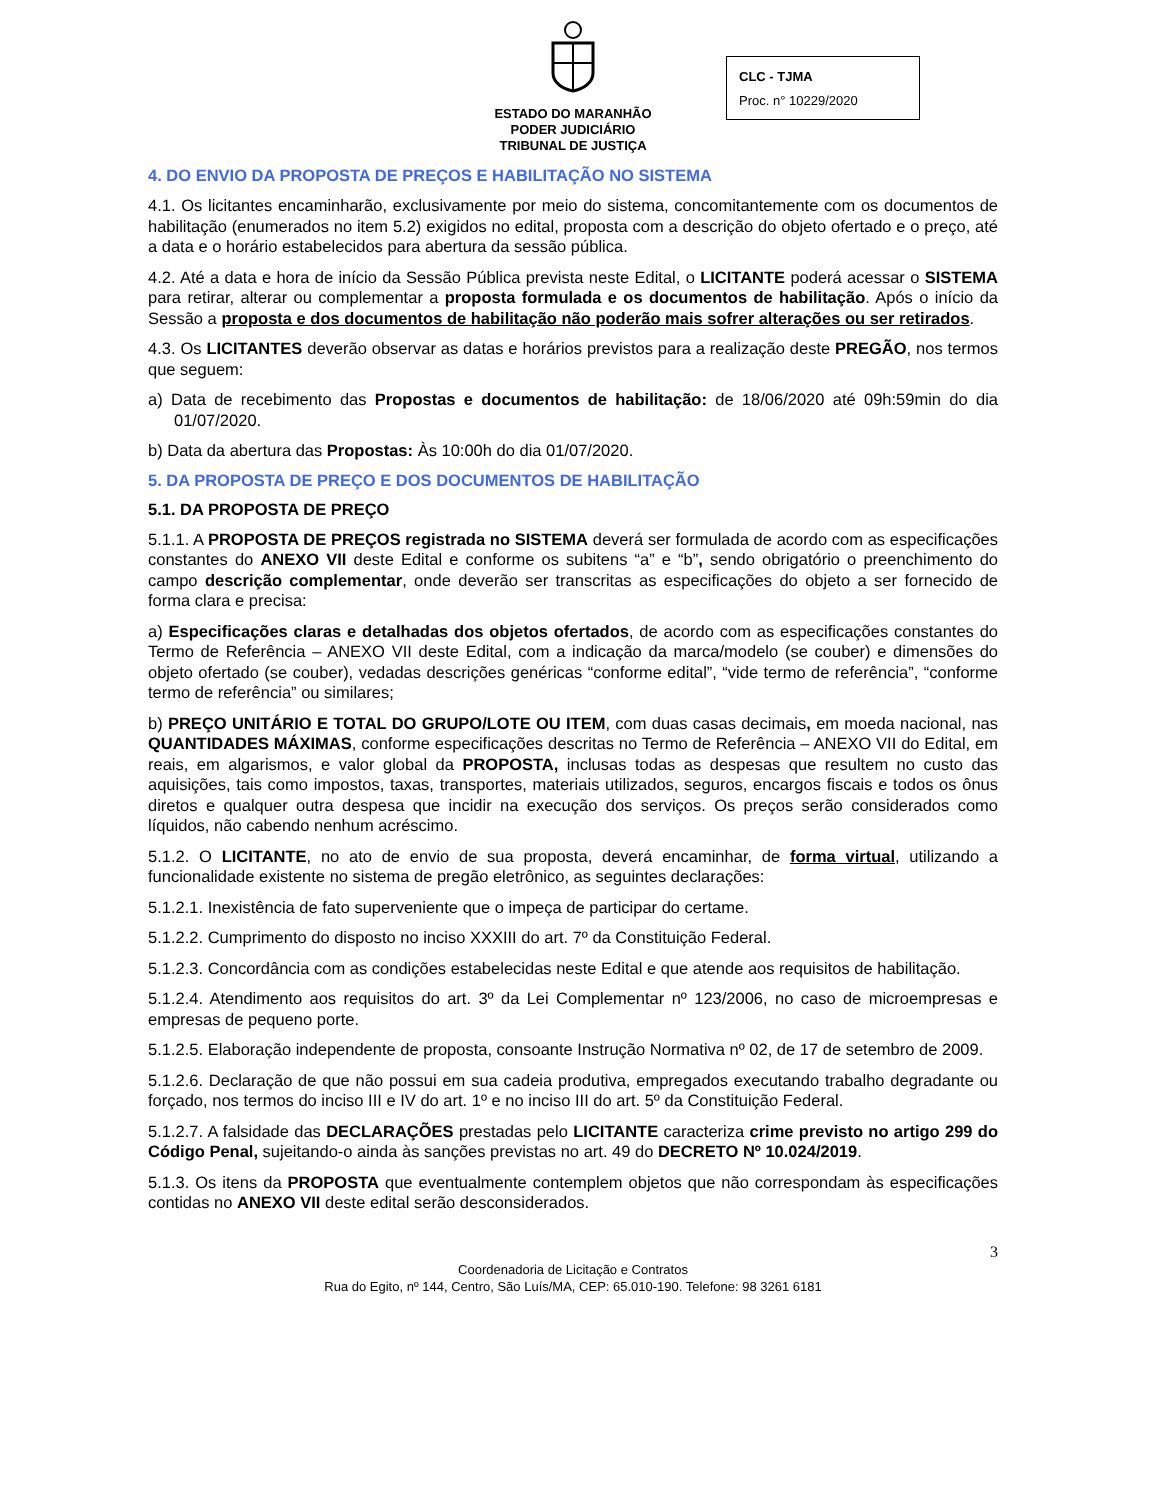ESTADO DO MARANHÃO
PODER JUDICIÁRIO
TRIBUNAL DE JUSTIÇA
CLC - TJMA
Proc. n° 10229/2020
4. DO ENVIO DA PROPOSTA DE PREÇOS E HABILITAÇÃO NO SISTEMA
4.1. Os licitantes encaminharão, exclusivamente por meio do sistema, concomitantemente com os documentos de habilitação (enumerados no item 5.2) exigidos no edital, proposta com a descrição do objeto ofertado e o preço, até a data e o horário estabelecidos para abertura da sessão pública.
4.2. Até a data e hora de início da Sessão Pública prevista neste Edital, o LICITANTE poderá acessar o SISTEMA para retirar, alterar ou complementar a proposta formulada e os documentos de habilitação. Após o início da Sessão a proposta e dos documentos de habilitação não poderão mais sofrer alterações ou ser retirados.
4.3. Os LICITANTES deverão observar as datas e horários previstos para a realização deste PREGÃO, nos termos que seguem:
a) Data de recebimento das Propostas e documentos de habilitação: de 18/06/2020 até 09h:59min do dia 01/07/2020.
b) Data da abertura das Propostas: Às 10:00h do dia 01/07/2020.
5. DA PROPOSTA DE PREÇO E DOS DOCUMENTOS DE HABILITAÇÃO
5.1. DA PROPOSTA DE PREÇO
5.1.1. A PROPOSTA DE PREÇOS registrada no SISTEMA deverá ser formulada de acordo com as especificações constantes do ANEXO VII deste Edital e conforme os subitens “a” e “b”, sendo obrigatório o preenchimento do campo descrição complementar, onde deverão ser transcritas as especificações do objeto a ser fornecido de forma clara e precisa:
a) Especificações claras e detalhadas dos objetos ofertados, de acordo com as especificações constantes do Termo de Referência – ANEXO VII deste Edital, com a indicação da marca/modelo (se couber) e dimensões do objeto ofertado (se couber), vedadas descrições genéricas “conforme edital”, “vide termo de referência”, “conforme termo de referência” ou similares;
b) PREÇO UNITÁRIO E TOTAL DO GRUPO/LOTE OU ITEM, com duas casas decimais, em moeda nacional, nas QUANTIDADES MÁXIMAS, conforme especificações descritas no Termo de Referência – ANEXO VII do Edital, em reais, em algarismos, e valor global da PROPOSTA, inclusas todas as despesas que resultem no custo das aquisições, tais como impostos, taxas, transportes, materiais utilizados, seguros, encargos fiscais e todos os ônus diretos e qualquer outra despesa que incidir na execução dos serviços. Os preços serão considerados como líquidos, não cabendo nenhum acréscimo.
5.1.2. O LICITANTE, no ato de envio de sua proposta, deverá encaminhar, de forma virtual, utilizando a funcionalidade existente no sistema de pregão eletrônico, as seguintes declarações:
5.1.2.1. Inexistência de fato superveniente que o impeça de participar do certame.
5.1.2.2. Cumprimento do disposto no inciso XXXIII do art. 7º da Constituição Federal.
5.1.2.3. Concordância com as condições estabelecidas neste Edital e que atende aos requisitos de habilitação.
5.1.2.4. Atendimento aos requisitos do art. 3º da Lei Complementar nº 123/2006, no caso de microempresas e empresas de pequeno porte.
5.1.2.5. Elaboração independente de proposta, consoante Instrução Normativa nº 02, de 17 de setembro de 2009.
5.1.2.6. Declaração de que não possui em sua cadeia produtiva, empregados executando trabalho degradante ou forçado, nos termos do inciso III e IV do art. 1º e no inciso III do art. 5º da Constituição Federal.
5.1.2.7. A falsidade das DECLARAÇÕES prestadas pelo LICITANTE caracteriza crime previsto no artigo 299 do Código Penal, sujeitando-o ainda às sanções previstas no art. 49 do DECRETO Nº 10.024/2019.
5.1.3. Os itens da PROPOSTA que eventualmente contemplem objetos que não correspondam às especificações contidas no ANEXO VII deste edital serão desconsiderados.
3
Coordenadoria de Licitação e Contratos
Rua do Egito, nº 144, Centro, São Luís/MA, CEP: 65.010-190. Telefone: 98 3261 6181